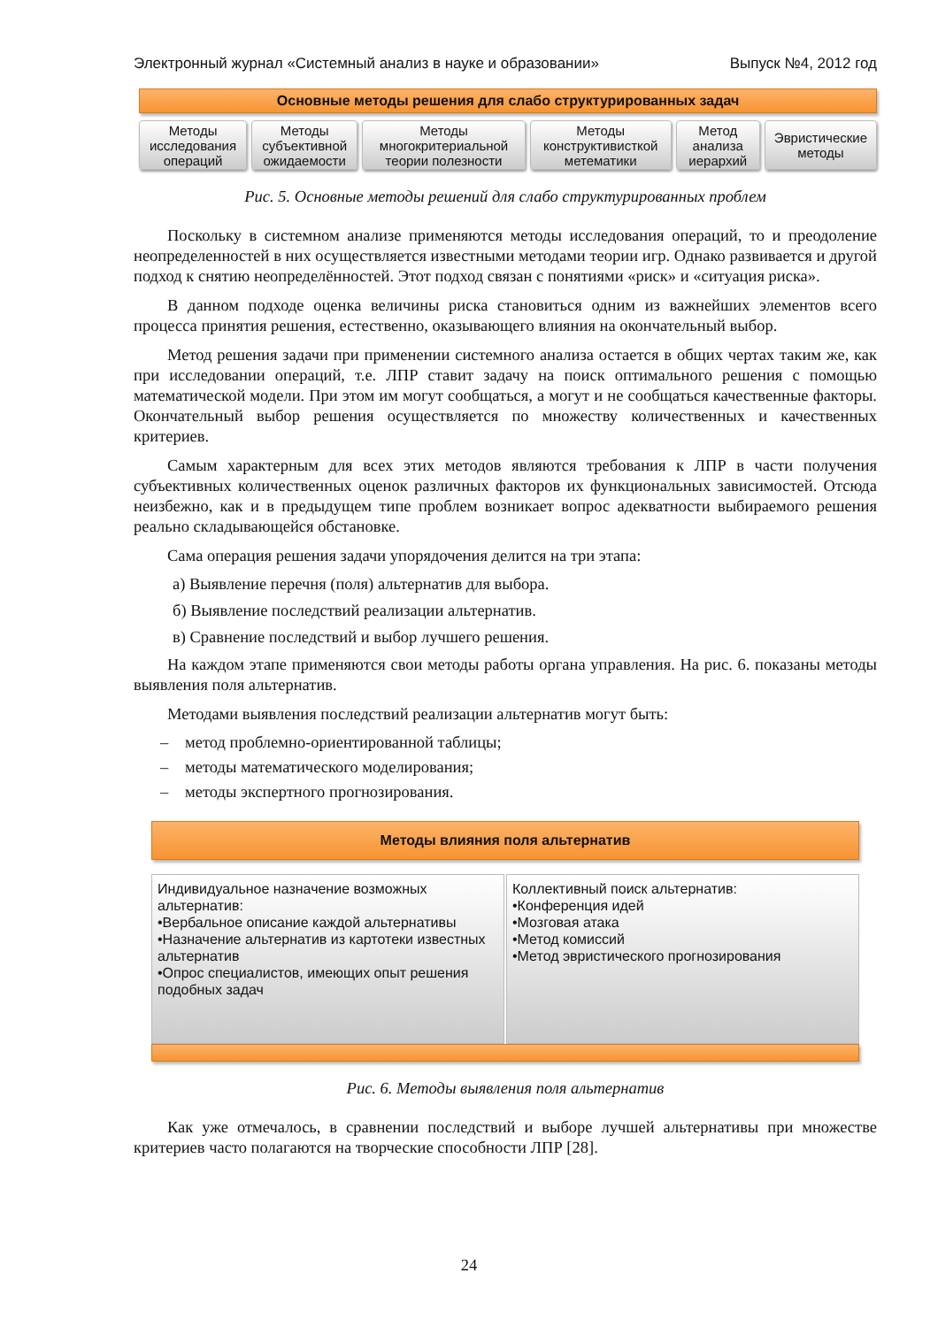Электронный журнал «Системный анализ в науке и образовании» Выпуск №4, 2012 год
Основные методы решения для слабо структурированных задач
Методы исследования операций
Методы субъективной ожидаемости
Методы многокритериальной теории полезности
Методы конструктивисткой метематики
Метод анализа иерархий
Эвристические методы
Рис. 5. Основные методы решений для слабо структурированных проблем
Поскольку в системном анализе применяются методы исследования операций, то и преодоление неопределенностей в них осуществляется известными методами теории игр. Однако развивается и другой подход к снятию неопределённостей. Этот подход связан с понятиями «риск» и «ситуация риска».
В данном подходе оценка величины риска становиться одним из важнейших элементов всего процесса принятия решения, естественно, оказывающего влияния на окончательный выбор.
Метод решения задачи при применении системного анализа остается в общих чертах таким же, как при исследовании операций, т.е. ЛПР ставит задачу на поиск оптимального решения с помощью математической модели. При этом им могут сообщаться, а могут и не сообщаться качественные факторы. Окончательный выбор решения осуществляется по множеству количественных и качественных критериев.
Самым характерным для всех этих методов являются требования к ЛПР в части получения субъективных количественных оценок различных факторов их функциональных зависимостей. Отсюда неизбежно, как и в предыдущем типе проблем возникает вопрос адекватности выбираемого решения реально складывающейся обстановке.
Сама операция решения задачи упорядочения делится на три этапа:
а) Выявление перечня (поля) альтернатив для выбора.
б) Выявление последствий реализации альтернатив.
в) Сравнение последствий и выбор лучшего решения.
На каждом этапе применяются свои методы работы органа управления. На рис. 6. показаны методы выявления поля альтернатив.
Методами выявления последствий реализации альтернатив могут быть:
– метод проблемно-ориентированной таблицы;
– методы математического моделирования;
– методы экспертного прогнозирования.
Методы влияния поля альтернатив
Индивидуальное назначение возможных альтернатив:
•Вербальное описание каждой альтернативы
•Назначение альтернатив из картотеки известных альтернатив
•Опрос специалистов, имеющих опыт решения подобных задач
Коллективный поиск альтернатив:
•Конференция идей
•Мозговая атака
•Метод комиссий
•Метод эвристического прогнозирования
Рис. 6. Методы выявления поля альтернатив
Как уже отмечалось, в сравнении последствий и выборе лучшей альтернативы при множестве критериев часто полагаются на творческие способности ЛПР [28].
24